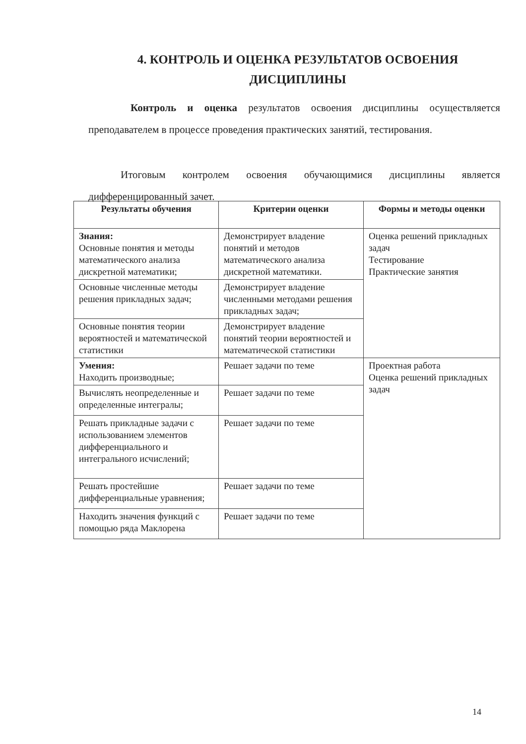4. КОНТРОЛЬ И ОЦЕНКА РЕЗУЛЬТАТОВ ОСВОЕНИЯ ДИСЦИПЛИНЫ
Контроль и оценка результатов освоения дисциплины осуществляется преподавателем в процессе проведения практических занятий, тестирования.
Итоговым контролем освоения обучающимися дисциплины является дифференцированный зачет.
| Результаты обучения | Критерии оценки | Формы и методы оценки |
| --- | --- | --- |
| Знания: Основные понятия и методы математического анализа дискретной математики; | Демонстрирует владение понятий и методов математического анализа дискретной математики. | Оценка решений прикладных задач Тестирование Практические занятия |
| Основные численные методы решения прикладных задач; | Демонстрирует владение численными методами решения прикладных задач; | |
| Основные понятия теории вероятностей и математической статистики | Демонстрирует владение понятий теории вероятностей и математической статистики | |
| Умения: Находить производные; | Решает задачи по теме | Проектная работа Оценка решений прикладных задач |
| Вычислять неопределенные и определенные интегралы; | Решает задачи по теме | |
| Решать прикладные задачи с использованием элементов дифференциального и интегрального исчислений; | Решает задачи по теме | |
| Решать простейшие дифференциальные уравнения; | Решает задачи по теме | |
| Находить значения функций с помощью ряда Маклорена | Решает задачи по теме | |
14